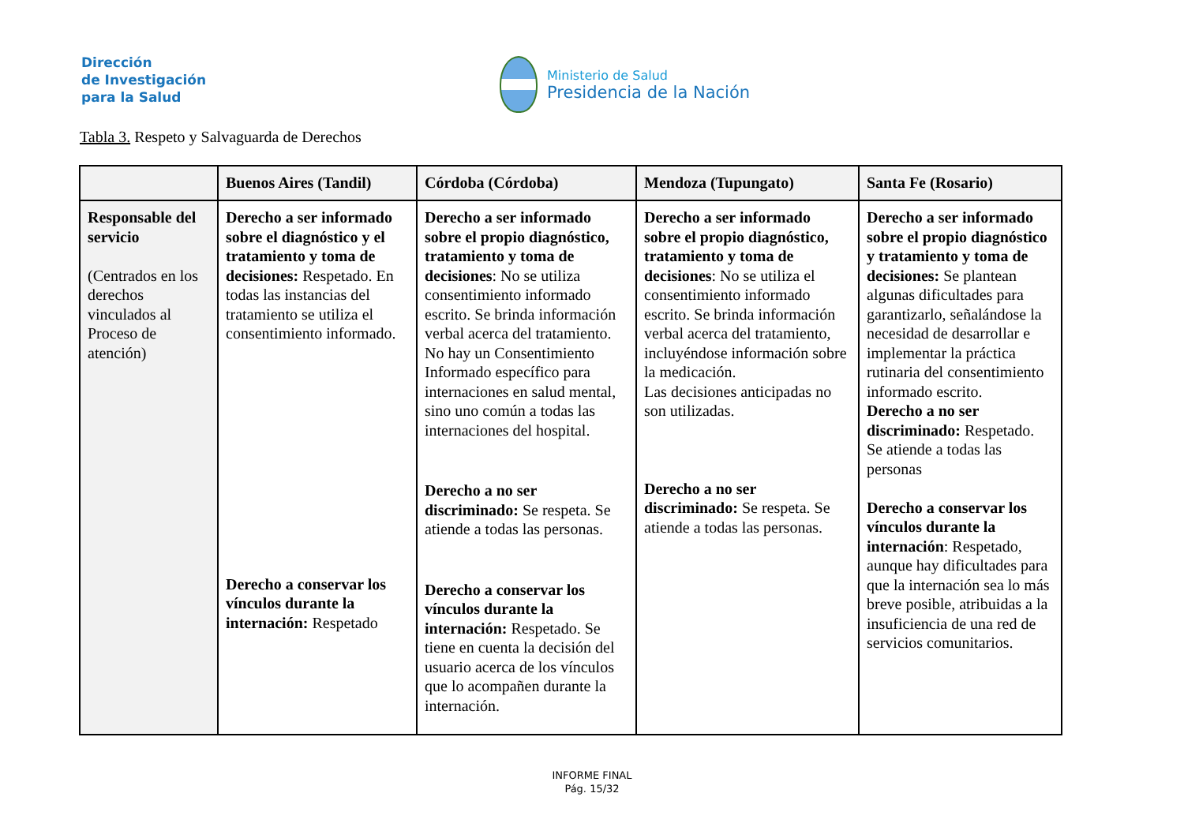Dirección
de Investigación
para la Salud
Ministerio de Salud
Presidencia de la Nación
Tabla 3. Respeto y Salvaguarda de Derechos
| | Buenos Aires (Tandil) | Córdoba (Córdoba) | Mendoza (Tupungato) | Santa Fe (Rosario) |
| --- | --- | --- | --- | --- |
| Responsable del servicio (Centrados en los derechos vinculados al Proceso de atención) | Derecho a ser informado sobre el diagnóstico y el tratamiento y toma de decisiones: Respetado. En todas las instancias del tratamiento se utiliza el consentimiento informado. Derecho a conservar los vínculos durante la internación: Respetado | Derecho a ser informado sobre el propio diagnóstico, tratamiento y toma de decisiones : No se utiliza consentimiento informado escrito. Se brinda información verbal acerca del tratamiento. No hay un Consentimiento Informado específico para internaciones en salud mental, sino uno común a todas las internaciones del hospital. Derecho a no ser discriminado: Se respeta. Se atiende a todas las personas. Derecho a conservar los vínculos durante la internación: Respetado. Se tiene en cuenta la decisión del usuario acerca de los vínculos que lo acompañen durante la internación. | Derecho a ser informado sobre el propio diagnóstico, tratamiento y toma de decisiones : No se utiliza el consentimiento informado escrito. Se brinda información verbal acerca del tratamiento, incluyéndose información sobre la medicación. Las decisiones anticipadas no son utilizadas. Derecho a no ser discriminado: Se respeta. Se atiende a todas las personas. | Derecho a ser informado sobre el propio diagnóstico y tratamiento y toma de decisiones: Se plantean algunas dificultades para garantizarlo, señalándose la necesidad de desarrollar e implementar la práctica rutinaria del consentimiento informado escrito. Derecho a no ser discriminado: Respetado. Se atiende a todas las personas Derecho a conservar los vínculos durante la internación : Respetado, aunque hay dificultades para que la internación sea lo más breve posible, atribuidas a la insuficiencia de una red de servicios comunitarios. |
INFORME FINAL
Pág. 15/32